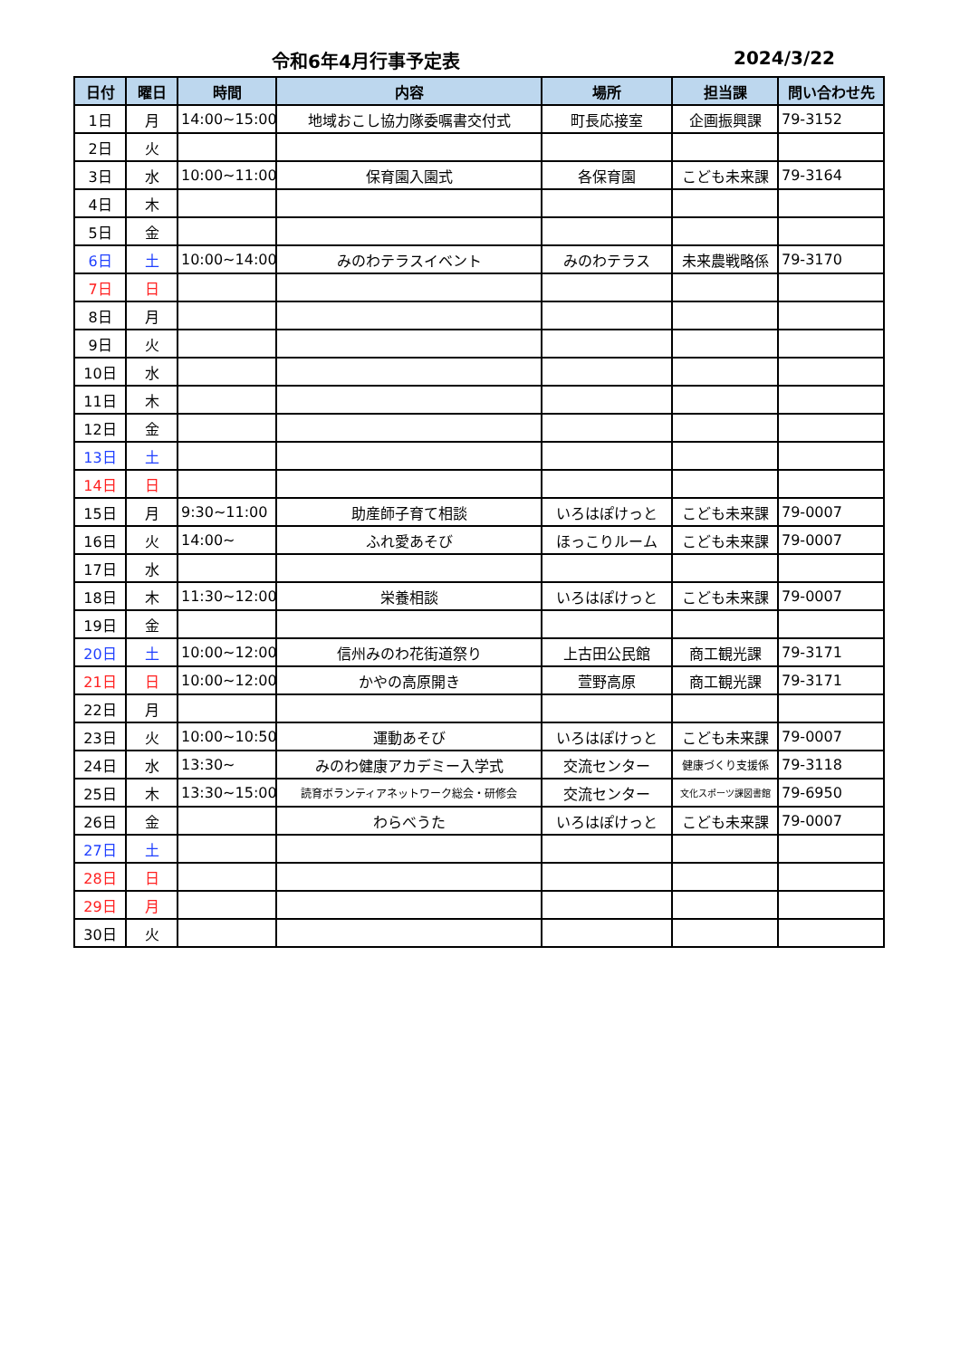令和6年4月行事予定表 2024/3/22
| 日付 | 曜日 | 時間 | 内容 | 場所 | 担当課 | 問い合わせ先 |
| --- | --- | --- | --- | --- | --- | --- |
| 1日 | 月 | 14:00~15:00 | 地域おこし協力隊委嘱書交付式 | 町長応接室 | 企画振興課 | 79-3152 |
| 2日 | 火 | | | | | |
| 3日 | 水 | 10:00~11:00 | 保育園入園式 | 各保育園 | こども未来課 | 79-3164 |
| 4日 | 木 | | | | | |
| 5日 | 金 | | | | | |
| 6日 | 土 | 10:00~14:00 | みのわテラスイベント | みのわテラス | 未来農戦略係 | 79-3170 |
| 7日 | 日 | | | | | |
| 8日 | 月 | | | | | |
| 9日 | 火 | | | | | |
| 10日 | 水 | | | | | |
| 11日 | 木 | | | | | |
| 12日 | 金 | | | | | |
| 13日 | 土 | | | | | |
| 14日 | 日 | | | | | |
| 15日 | 月 | 9:30~11:00 | 助産師子育て相談 | いろはぽけっと | こども未来課 | 79-0007 |
| 16日 | 火 | 14:00~ | ふれ愛あそび | ほっこりルーム | こども未来課 | 79-0007 |
| 17日 | 水 | | | | | |
| 18日 | 木 | 11:30~12:00 | 栄養相談 | いろはぽけっと | こども未来課 | 79-0007 |
| 19日 | 金 | | | | | |
| 20日 | 土 | 10:00~12:00 | 信州みのわ花街道祭り | 上古田公民館 | 商工観光課 | 79-3171 |
| 21日 | 日 | 10:00~12:00 | かやの高原開き | 萱野高原 | 商工観光課 | 79-3171 |
| 22日 | 月 | | | | | |
| 23日 | 火 | 10:00~10:50 | 運動あそび | いろはぽけっと | こども未来課 | 79-0007 |
| 24日 | 水 | 13:30~ | みのわ健康アカデミー入学式 | 交流センター | 健康づくり支援係 | 79-3118 |
| 25日 | 木 | 13:30~15:00 | 読育ボランティアネットワーク総会・研修会 | 交流センター | 文化スポーツ課図書館 | 79-6950 |
| 26日 | 金 | | わらべうた | いろはぽけっと | こども未来課 | 79-0007 |
| 27日 | 土 | | | | | |
| 28日 | 日 | | | | | |
| 29日 | 月 | | | | | |
| 30日 | 火 | | | | | |